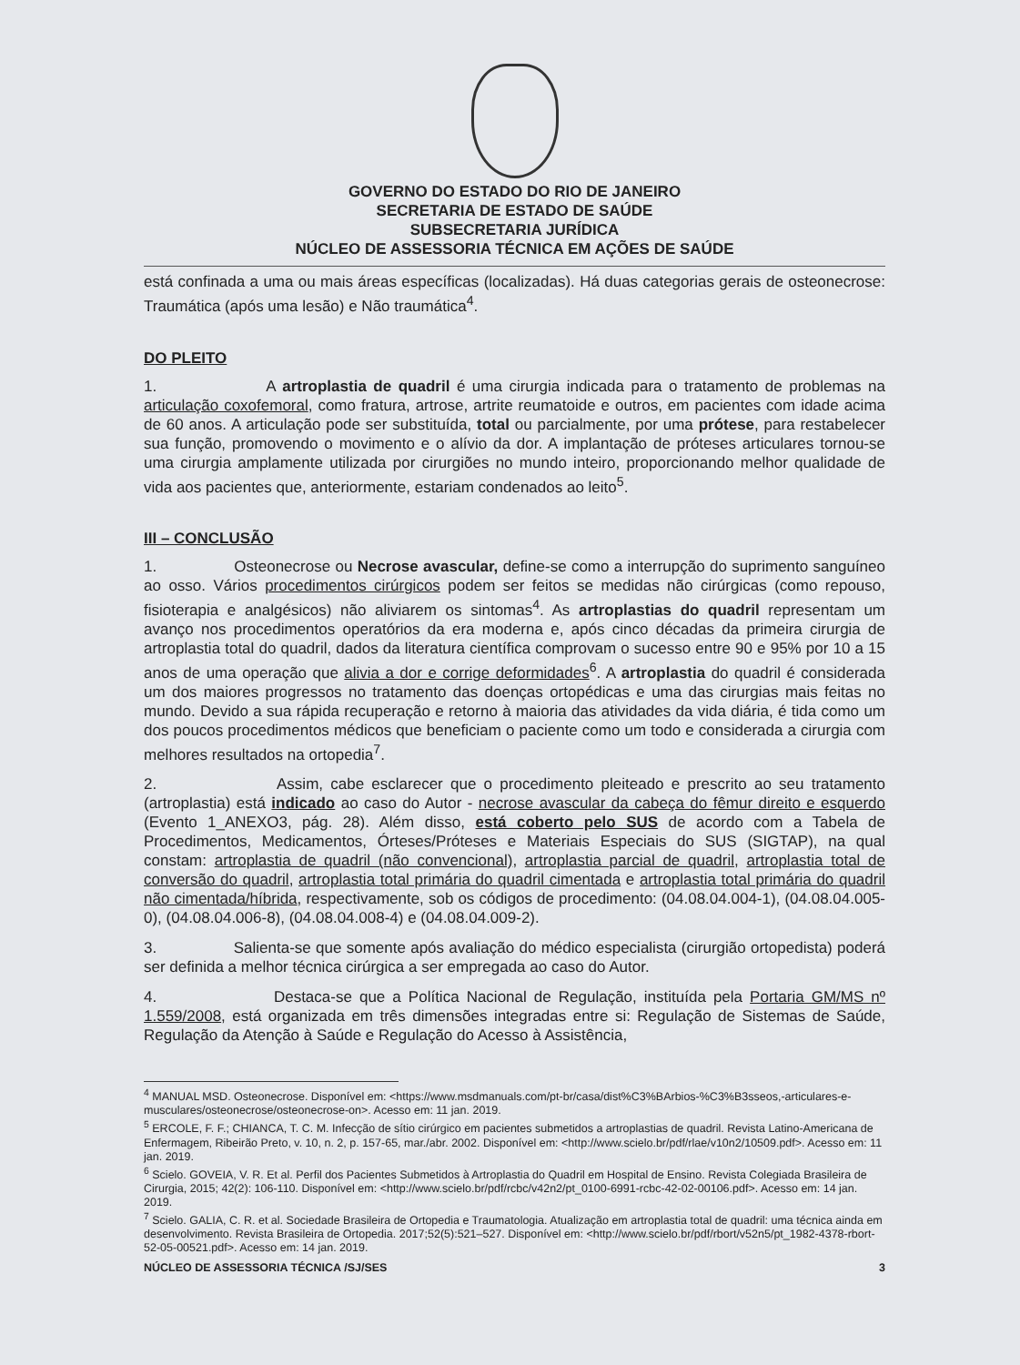GOVERNO DO ESTADO DO RIO DE JANEIRO
SECRETARIA DE ESTADO DE SAÚDE
SUBSECRETARIA JURÍDICA
NÚCLEO DE ASSESSORIA TÉCNICA EM AÇÕES DE SAÚDE
está confinada a uma ou mais áreas específicas (localizadas). Há duas categorias gerais de osteonecrose: Traumática (após uma lesão) e Não traumática<sup>4</sup>.
DO PLEITO
1. A artroplastia de quadril é uma cirurgia indicada para o tratamento de problemas na articulação coxofemoral, como fratura, artrose, artrite reumatoide e outros, em pacientes com idade acima de 60 anos. A articulação pode ser substituída, total ou parcialmente, por uma prótese, para restabelecer sua função, promovendo o movimento e o alívio da dor. A implantação de próteses articulares tornou-se uma cirurgia amplamente utilizada por cirurgiões no mundo inteiro, proporcionando melhor qualidade de vida aos pacientes que, anteriormente, estariam condenados ao leito<sup>5</sup>.
III – CONCLUSÃO
1. Osteonecrose ou Necrose avascular, define-se como a interrupção do suprimento sanguíneo ao osso. Vários procedimentos cirúrgicos podem ser feitos se medidas não cirúrgicas (como repouso, fisioterapia e analgésicos) não aliviarem os sintomas<sup>4</sup>. As artroplastias do quadril representam um avanço nos procedimentos operatórios da era moderna e, após cinco décadas da primeira cirurgia de artroplastia total do quadril, dados da literatura científica comprovam o sucesso entre 90 e 95% por 10 a 15 anos de uma operação que alivia a dor e corrige deformidades<sup>6</sup>. A artroplastia do quadril é considerada um dos maiores progressos no tratamento das doenças ortopédicas e uma das cirurgias mais feitas no mundo. Devido a sua rápida recuperação e retorno à maioria das atividades da vida diária, é tida como um dos poucos procedimentos médicos que beneficiam o paciente como um todo e considerada a cirurgia com melhores resultados na ortopedia<sup>7</sup>.
2. Assim, cabe esclarecer que o procedimento pleiteado e prescrito ao seu tratamento (artroplastia) está indicado ao caso do Autor - necrose avascular da cabeça do fêmur direito e esquerdo (Evento 1_ANEXO3, pág. 28). Além disso, está coberto pelo SUS de acordo com a Tabela de Procedimentos, Medicamentos, Órteses/Próteses e Materiais Especiais do SUS (SIGTAP), na qual constam: artroplastia de quadril (não convencional), artroplastia parcial de quadril, artroplastia total de conversão do quadril, artroplastia total primária do quadril cimentada e artroplastia total primária do quadril não cimentada/híbrida, respectivamente, sob os códigos de procedimento: (04.08.04.004-1), (04.08.04.005-0), (04.08.04.006-8), (04.08.04.008-4) e (04.08.04.009-2).
3. Salienta-se que somente após avaliação do médico especialista (cirurgião ortopedista) poderá ser definida a melhor técnica cirúrgica a ser empregada ao caso do Autor.
4. Destaca-se que a Política Nacional de Regulação, instituída pela Portaria GM/MS nº 1.559/2008, está organizada em três dimensões integradas entre si: Regulação de Sistemas de Saúde, Regulação da Atenção à Saúde e Regulação do Acesso à Assistência,
<sup>4</sup> MANUAL MSD. Osteonecrose. Disponível em: <https://www.msdmanuals.com/pt-br/casa/dist%C3%BArbios-%C3%B3sseos,-articulares-e-musculares/osteonecrose/osteonecrose-on>. Acesso em: 11 jan. 2019.
<sup>5</sup> ERCOLE, F. F.; CHIANCA, T. C. M. Infecção de sítio cirúrgico em pacientes submetidos a artroplastias de quadril. Revista Latino-Americana de Enfermagem, Ribeirão Preto, v. 10, n. 2, p. 157-65, mar./abr. 2002. Disponível em: <http://www.scielo.br/pdf/rlae/v10n2/10509.pdf>. Acesso em: 11 jan. 2019.
<sup>6</sup> Scielo. GOVEIA, V. R. Et al. Perfil dos Pacientes Submetidos à Artroplastia do Quadril em Hospital de Ensino. Revista Colegiada Brasileira de Cirurgia, 2015; 42(2): 106-110. Disponível em: <http://www.scielo.br/pdf/rcbc/v42n2/pt_0100-6991-rcbc-42-02-00106.pdf>. Acesso em: 14 jan. 2019.
<sup>7</sup> Scielo. GALIA, C. R. et al. Sociedade Brasileira de Ortopedia e Traumatologia. Atualização em artroplastia total de quadril: uma técnica ainda em desenvolvimento. Revista Brasileira de Ortopedia. 2017;52(5):521–527. Disponível em: <http://www.scielo.br/pdf/rbort/v52n5/pt_1982-4378-rbort-52-05-00521.pdf>. Acesso em: 14 jan. 2019.
NÚCLEO DE ASSESSORIA TÉCNICA /SJ/SES 3